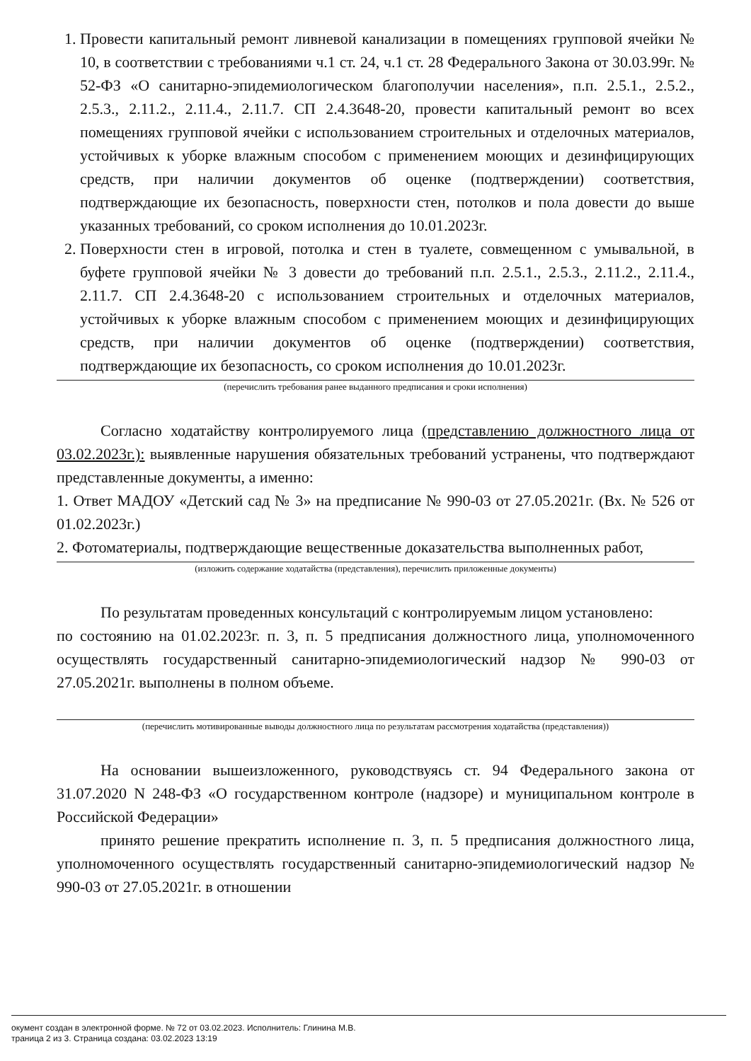1. Провести капитальный ремонт ливневой канализации в помещениях групповой ячейки № 10, в соответствии с требованиями ч.1 ст. 24, ч.1 ст. 28 Федерального Закона от 30.03.99г. № 52-ФЗ «О санитарно-эпидемиологическом благополучии населения», п.п. 2.5.1., 2.5.2., 2.5.3., 2.11.2., 2.11.4., 2.11.7. СП 2.4.3648-20, провести капитальный ремонт во всех помещениях групповой ячейки с использованием строительных и отделочных материалов, устойчивых к уборке влажным способом с применением моющих и дезинфицирующих средств, при наличии документов об оценке (подтверждении) соответствия, подтверждающие их безопасность, поверхности стен, потолков и пола довести до выше указанных требований, со сроком исполнения до 10.01.2023г.
2. Поверхности стен в игровой, потолка и стен в туалете, совмещенном с умывальной, в буфете групповой ячейки № 3 довести до требований п.п. 2.5.1., 2.5.3., 2.11.2., 2.11.4., 2.11.7. СП 2.4.3648-20 с использованием строительных и отделочных материалов, устойчивых к уборке влажным способом с применением моющих и дезинфицирующих средств, при наличии документов об оценке (подтверждении) соответствия, подтверждающие их безопасность, со сроком исполнения до 10.01.2023г.
(перечислить требования ранее выданного предписания и сроки исполнения)
Согласно ходатайству контролируемого лица (представлению должностного лица от 03.02.2023г.): выявленные нарушения обязательных требований устранены, что подтверждают представленные документы, а именно:
1. Ответ МАДОУ «Детский сад № 3» на предписание № 990-03 от 27.05.2021г. (Вх. № 526 от 01.02.2023г.)
2. Фотоматериалы, подтверждающие вещественные доказательства выполненных работ,
(изложить содержание ходатайства (представления), перечислить приложенные документы)
По результатам проведенных консультаций с контролируемым лицом установлено:
по состоянию на 01.02.2023г. п. 3, п. 5 предписания должностного лица, уполномоченного осуществлять государственный санитарно-эпидемиологический надзор № 990-03 от 27.05.2021г. выполнены в полном объеме.
(перечислить мотивированные выводы должностного лица по результатам рассмотрения ходатайства (представления))
На основании вышеизложенного, руководствуясь ст. 94 Федерального закона от 31.07.2020 N 248-ФЗ «О государственном контроле (надзоре) и муниципальном контроле в Российской Федерации»
принято решение прекратить исполнение п. 3, п. 5 предписания должностного лица, уполномоченного осуществлять государственный санитарно-эпидемиологический надзор № 990-03 от 27.05.2021г. в отношении
окумент создан в электронной форме. № 72 от 03.02.2023. Исполнитель: Глинина М.В.
траница 2 из 3. Страница создана: 03.02.2023 13:19